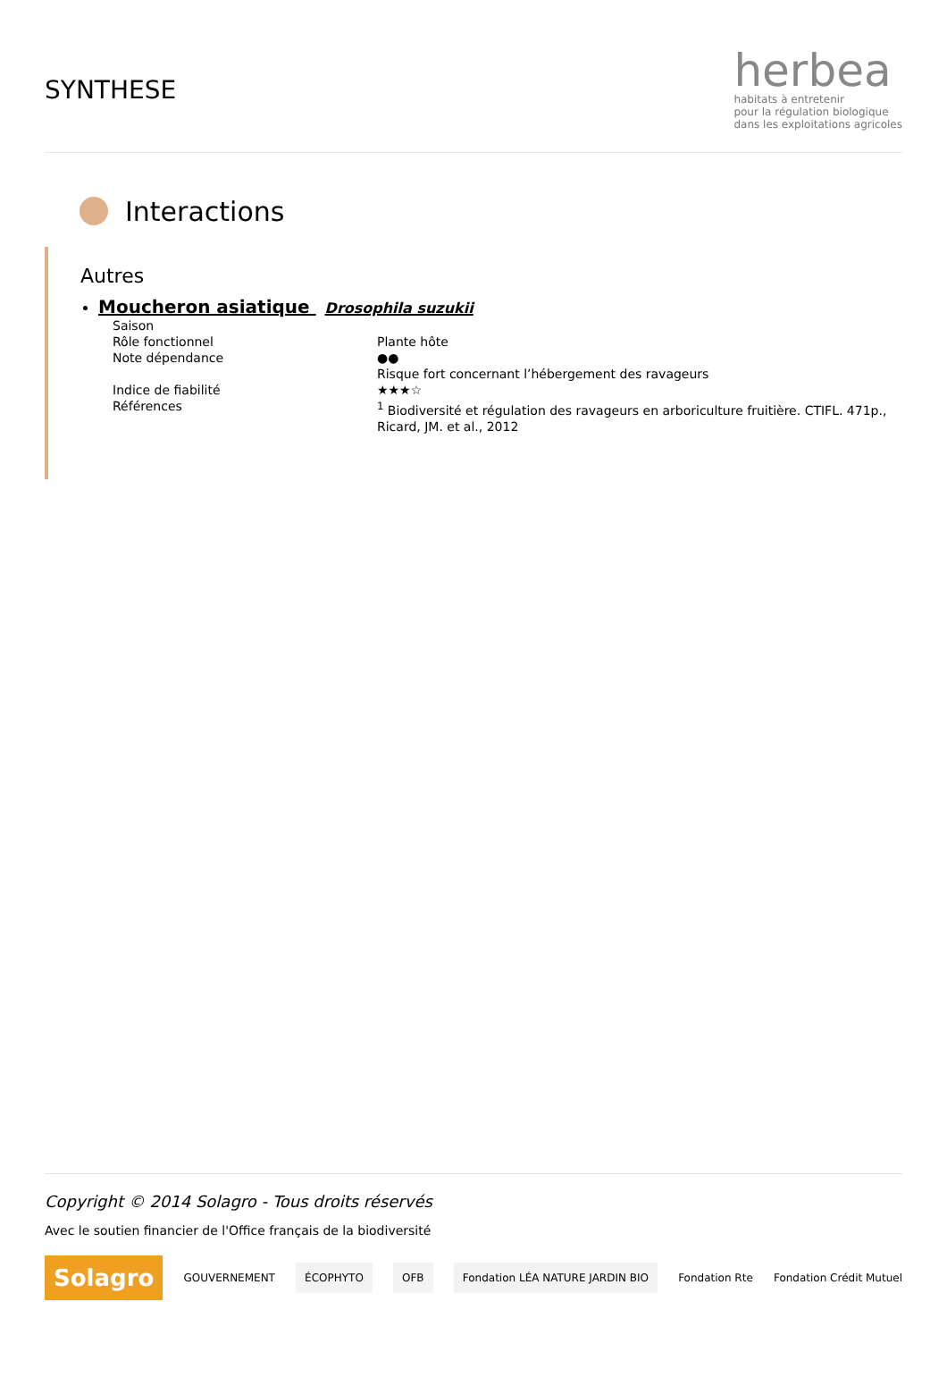SYNTHESE
herbea
habitats à entretenir
pour la régulation biologique
dans les exploitations agricoles
Interactions
Autres
Moucheron asiatique Drosophila suzukii
| Saison | |
| Rôle fonctionnel | Plante hôte |
| Note dépendance | ●● Risque fort concernant l’hébergement des ravageurs |
| Indice de fiabilité | ★★★☆ |
| Références | <sup>1</sup> Biodiversité et régulation des ravageurs en arboriculture fruitière. CTIFL. 471p., Ricard, JM. et al., 2012 |
Copyright © 2014 Solagro - Tous droits réservés
Avec le soutien financier de l'Office français de la biodiversité
Solagro
GOUVERNEMENT
ÉCOPHYTO OFB
Fondation LÉA NATURE JARDIN BIO
Fondation Rte Fondation Crédit Mutuel